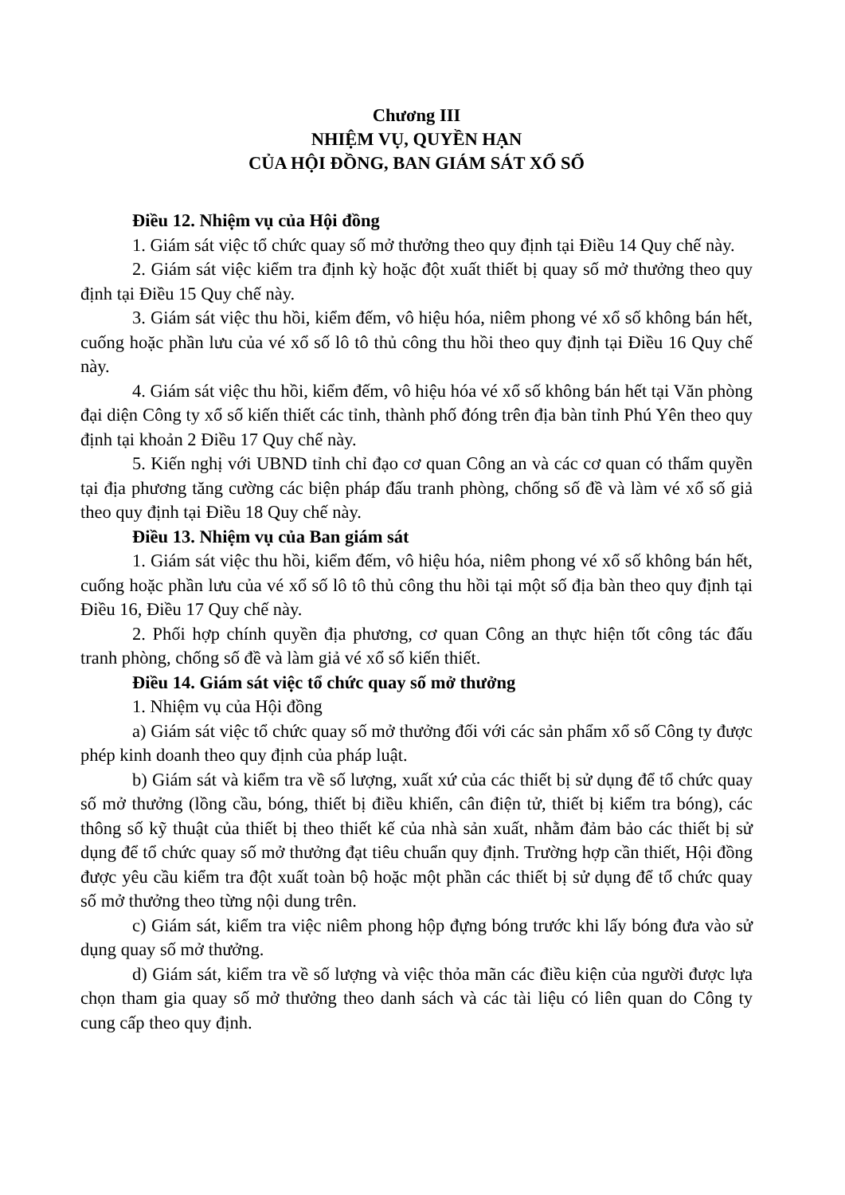Chương III
NHIỆM VỤ, QUYỀN HẠN
CỦA HỘI ĐỒNG, BAN GIÁM SÁT XỔ SỐ
Điều 12. Nhiệm vụ của Hội đồng
1. Giám sát việc tổ chức quay số mở thưởng theo quy định tại Điều 14 Quy chế này.
2. Giám sát việc kiểm tra định kỳ hoặc đột xuất thiết bị quay số mở thưởng theo quy định tại Điều 15 Quy chế này.
3. Giám sát việc thu hồi, kiểm đếm, vô hiệu hóa, niêm phong vé xổ số không bán hết, cuống hoặc phần lưu của vé xổ số lô tô thủ công thu hồi theo quy định tại Điều 16 Quy chế này.
4. Giám sát việc thu hồi, kiểm đếm, vô hiệu hóa vé xổ số không bán hết tại Văn phòng đại diện Công ty xổ số kiến thiết các tỉnh, thành phố đóng trên địa bàn tỉnh Phú Yên theo quy định tại khoản 2 Điều 17 Quy chế này.
5. Kiến nghị với UBND tỉnh chỉ đạo cơ quan Công an và các cơ quan có thẩm quyền tại địa phương tăng cường các biện pháp đấu tranh phòng, chống số đề và làm vé xổ số giả theo quy định tại Điều 18 Quy chế này.
Điều 13. Nhiệm vụ của Ban giám sát
1. Giám sát việc thu hồi, kiểm đếm, vô hiệu hóa, niêm phong vé xổ số không bán hết, cuống hoặc phần lưu của vé xổ số lô tô thủ công thu hồi tại một số địa bàn theo quy định tại Điều 16, Điều 17 Quy chế này.
2. Phối hợp chính quyền địa phương, cơ quan Công an thực hiện tốt công tác đấu tranh phòng, chống số đề và làm giả vé xổ số kiến thiết.
Điều 14. Giám sát việc tổ chức quay số mở thưởng
1. Nhiệm vụ của Hội đồng
a) Giám sát việc tổ chức quay số mở thưởng đối với các sản phẩm xổ số Công ty được phép kinh doanh theo quy định của pháp luật.
b) Giám sát và kiểm tra về số lượng, xuất xứ của các thiết bị sử dụng để tổ chức quay số mở thưởng (lồng cầu, bóng, thiết bị điều khiển, cân điện tử, thiết bị kiểm tra bóng), các thông số kỹ thuật của thiết bị theo thiết kế của nhà sản xuất, nhằm đảm bảo các thiết bị sử dụng để tổ chức quay số mở thưởng đạt tiêu chuẩn quy định. Trường hợp cần thiết, Hội đồng được yêu cầu kiểm tra đột xuất toàn bộ hoặc một phần các thiết bị sử dụng để tổ chức quay số mở thưởng theo từng nội dung trên.
c) Giám sát, kiểm tra việc niêm phong hộp đựng bóng trước khi lấy bóng đưa vào sử dụng quay số mở thưởng.
d) Giám sát, kiểm tra về số lượng và việc thỏa mãn các điều kiện của người được lựa chọn tham gia quay số mở thưởng theo danh sách và các tài liệu có liên quan do Công ty cung cấp theo quy định.